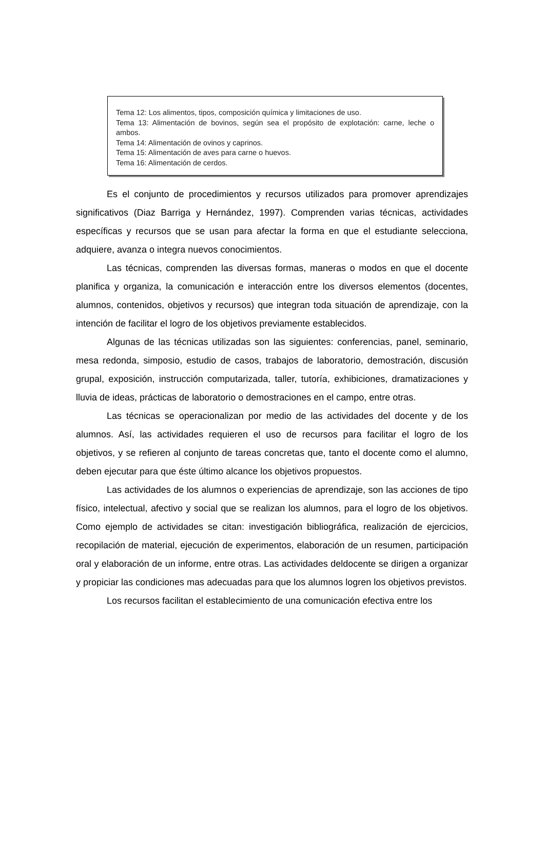Tema 12: Los alimentos, tipos, composición química y limitaciones de uso.
Tema 13: Alimentación de bovinos, según sea el propósito de explotación: carne, leche o ambos.
Tema 14: Alimentación de ovinos y caprinos.
Tema 15: Alimentación de aves para carne o huevos.
Tema 16: Alimentación de cerdos.
Es el conjunto de procedimientos y recursos utilizados para promover aprendizajes significativos (Diaz Barriga y Hernández, 1997). Comprenden varias técnicas, actividades específicas y recursos que se usan para afectar la forma en que el estudiante selecciona, adquiere, avanza o integra nuevos conocimientos.
Las técnicas, comprenden las diversas formas, maneras o modos en que el docente planifica y organiza, la comunicación e interacción entre los diversos elementos (docentes, alumnos, contenidos, objetivos y recursos) que integran toda situación de aprendizaje, con la intención de facilitar el logro de los objetivos previamente establecidos.
Algunas de las técnicas utilizadas son las siguientes: conferencias, panel, seminario, mesa redonda, simposio, estudio de casos, trabajos de laboratorio, demostración, discusión grupal, exposición, instrucción computarizada, taller, tutoría, exhibiciones, dramatizaciones y lluvia de ideas, prácticas de laboratorio o demostraciones en el campo, entre otras.
Las técnicas se operacionalizan por medio de las actividades del docente y de los alumnos. Así, las actividades requieren el uso de recursos para facilitar el logro de los objetivos, y se refieren al conjunto de tareas concretas que, tanto el docente como el alumno, deben ejecutar para que éste último alcance los objetivos propuestos.
Las actividades de los alumnos o experiencias de aprendizaje, son las acciones de tipo físico, intelectual, afectivo y social que se realizan los alumnos, para el logro de los objetivos. Como ejemplo de actividades se citan: investigación bibliográfica, realización de ejercicios, recopilación de material, ejecución de experimentos, elaboración de un resumen, participación oral y elaboración de un informe, entre otras. Las actividades deldocente se dirigen a organizar y propiciar las condiciones mas adecuadas para que los alumnos logren los objetivos previstos.
Los recursos facilitan el establecimiento de una comunicación efectiva entre los